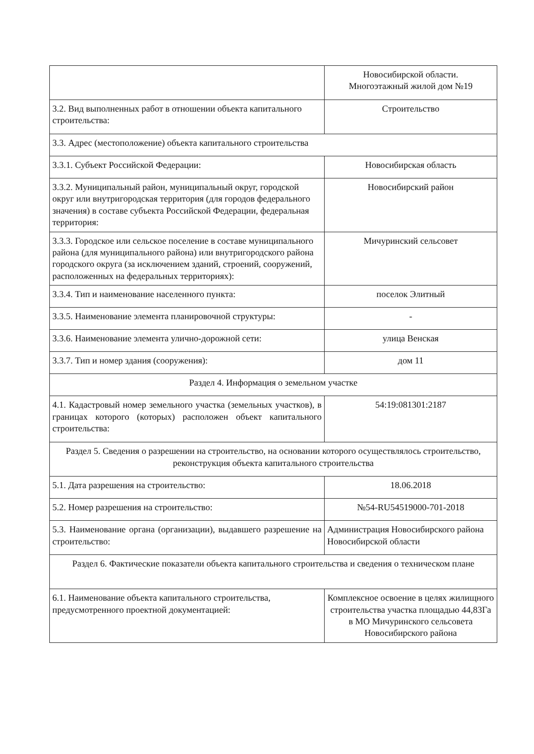| | Новосибирской области. Многоэтажный жилой дом №19 |
| 3.2. Вид выполненных работ в отношении объекта капитального строительства: | Строительство |
| 3.3. Адрес (местоположение) объекта капитального строительства | |
| 3.3.1. Субъект Российской Федерации: | Новосибирская область |
| 3.3.2. Муниципальный район, муниципальный округ, городской округ или внутригородская территория (для городов федерального значения) в составе субъекта Российской Федерации, федеральная территория: | Новосибирский район |
| 3.3.3. Городское или сельское поселение в составе муниципального района (для муниципального района) или внутригородского района городского округа (за исключением зданий, строений, сооружений, расположенных на федеральных территориях): | Мичуринский сельсовет |
| 3.3.4. Тип и наименование населенного пункта: | поселок Элитный |
| 3.3.5. Наименование элемента планировочной структуры: | - |
| 3.3.6. Наименование элемента улично-дорожной сети: | улица Венская |
| 3.3.7. Тип и номер здания (сооружения): | дом 11 |
| Раздел 4. Информация о земельном участке | |
| 4.1. Кадастровый номер земельного участка (земельных участков), в границах которого (которых) расположен объект капитального строительства: | 54:19:081301:2187 |
| Раздел 5. Сведения о разрешении на строительство, на основании которого осуществлялось строительство, реконструкция объекта капитального строительства | |
| 5.1. Дата разрешения на строительство: | 18.06.2018 |
| 5.2. Номер разрешения на строительство: | №54-RU54519000-701-2018 |
| 5.3. Наименование органа (организации), выдавшего разрешение на строительство: | Администрация Новосибирского района Новосибирской области |
| Раздел 6. Фактические показатели объекта капитального строительства и сведения о техническом плане | |
| 6.1. Наименование объекта капитального строительства, предусмотренного проектной документацией: | Комплексное освоение в целях жилищного строительства участка площадью 44,83Га в МО Мичуринского сельсовета Новосибирского района |